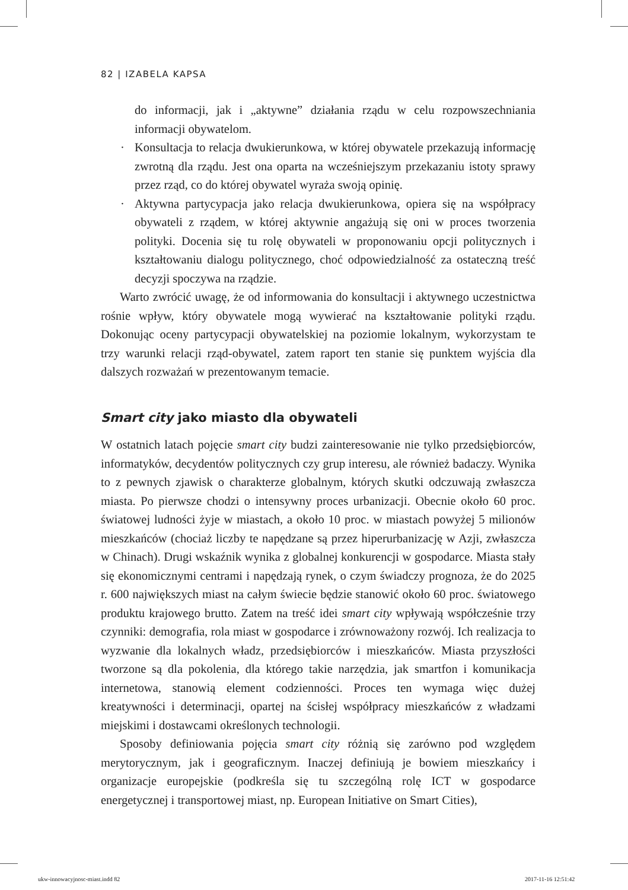82 | IZABELA KAPSA
do informacji, jak i „aktywne” działania rządu w celu rozpowszechniania informacji obywatelom.
· Konsultacja to relacja dwukierunkowa, w której obywatele przekazują informację zwrotną dla rządu. Jest ona oparta na wcześniejszym przekazaniu istoty sprawy przez rząd, co do której obywatel wyraża swoją opinię.
· Aktywna partycypacja jako relacja dwukierunkowa, opiera się na współpracy obywateli z rządem, w której aktywnie angażują się oni w proces tworzenia polityki. Docenia się tu rolę obywateli w proponowaniu opcji politycznych i kształtowaniu dialogu politycznego, choć odpowiedzialność za ostateczną treść decyzji spoczywa na rządzie.
Warto zwrócić uwagę, że od informowania do konsultacji i aktywnego uczestnictwa rośnie wpływ, który obywatele mogą wywierać na kształtowanie polityki rządu. Dokonując oceny partycypacji obywatelskiej na poziomie lokalnym, wykorzystam te trzy warunki relacji rząd-obywatel, zatem raport ten stanie się punktem wyjścia dla dalszych rozważań w prezentowanym temacie.
Smart city jako miasto dla obywateli
W ostatnich latach pojęcie smart city budzi zainteresowanie nie tylko przedsiębiorców, informatyków, decydentów politycznych czy grup interesu, ale również badaczy. Wynika to z pewnych zjawisk o charakterze globalnym, których skutki odczuwają zwłaszcza miasta. Po pierwsze chodzi o intensywny proces urbanizacji. Obecnie około 60 proc. światowej ludności żyje w miastach, a około 10 proc. w miastach powyżej 5 milionów mieszkańców (chociaż liczby te napędzane są przez hiperurbanizację w Azji, zwłaszcza w Chinach). Drugi wskaźnik wynika z globalnej konkurencji w gospodarce. Miasta stały się ekonomicznymi centrami i napędzają rynek, o czym świadczy prognoza, że do 2025 r. 600 największych miast na całym świecie będzie stanowić około 60 proc. światowego produktu krajowego brutto. Zatem na treść idei smart city wpływają współcześnie trzy czynniki: demografia, rola miast w gospodarce i zrównoważony rozwój. Ich realizacja to wyzwanie dla lokalnych władz, przedsiębiorców i mieszkańców. Miasta przyszłości tworzone są dla pokolenia, dla którego takie narzędzia, jak smartfon i komunikacja internetowa, stanowią element codzienności. Proces ten wymaga więc dużej kreatywności i determinacji, opartej na ścisłej współpracy mieszkańców z władzami miejskimi i dostawcami określonych technologii.
Sposoby definiowania pojęcia smart city różnią się zarówno pod względem merytorycznym, jak i geograficznym. Inaczej definiują je bowiem mieszkańcy i organizacje europejskie (podkreśla się tu szczególną rolę ICT w gospodarce energetycznej i transportowej miast, np. European Initiative on Smart Cities),
ukw-innowacyjnosc-miast.indd 82
2017-11-16 12:51:42